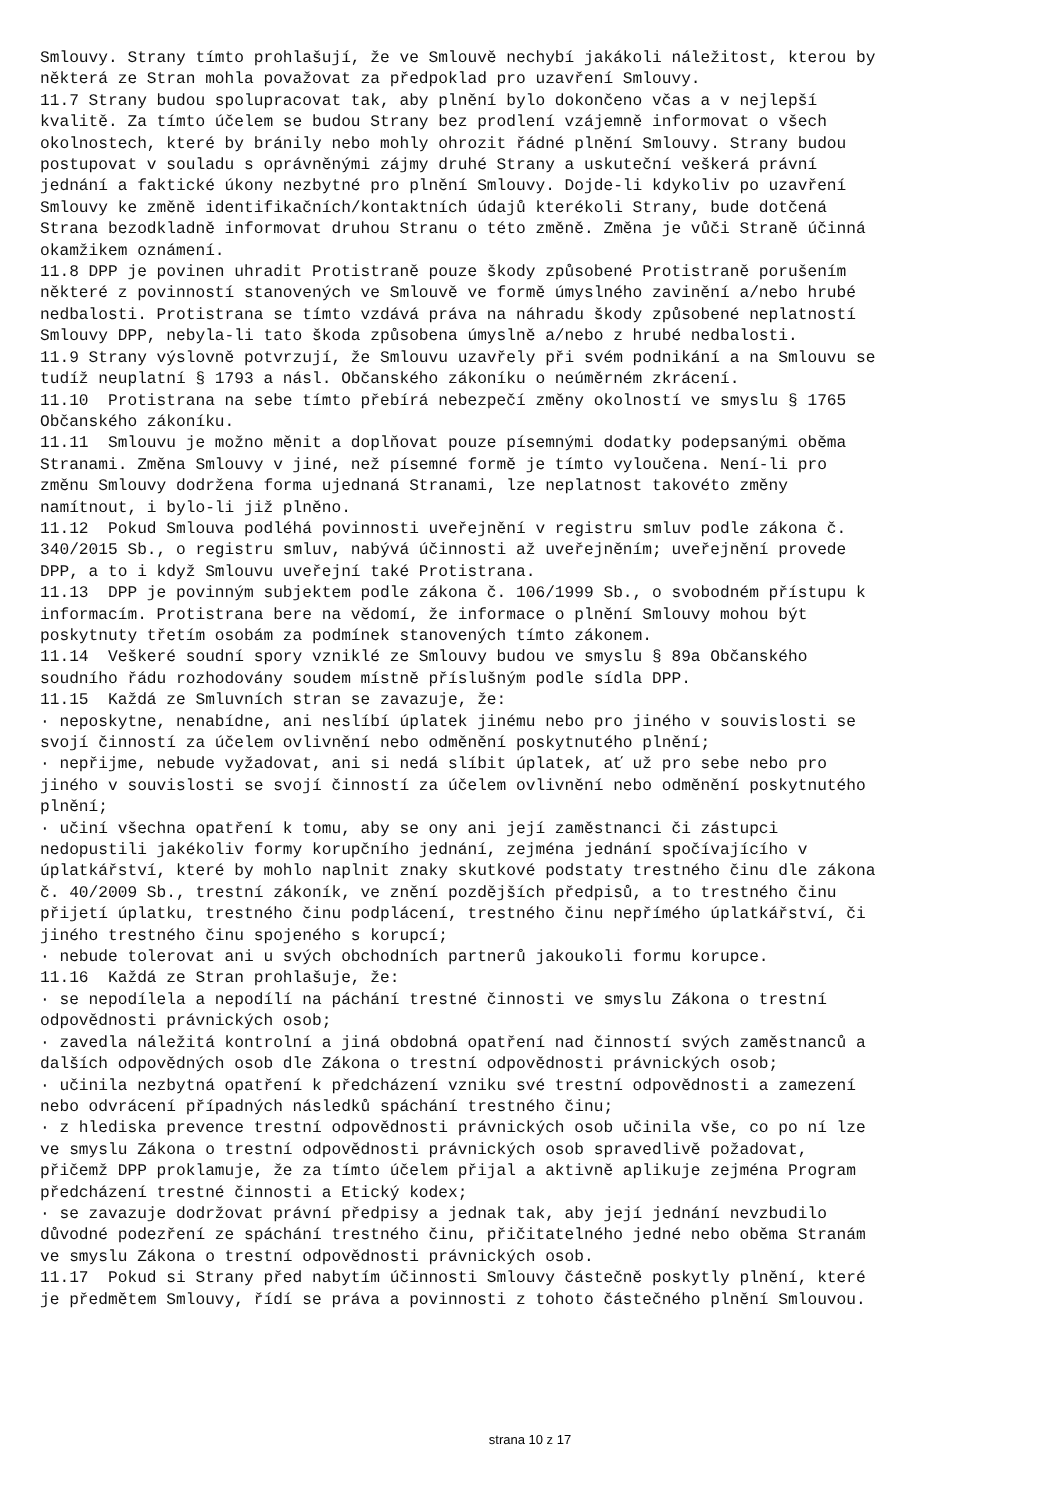Smlouvy. Strany tímto prohlašují, že ve Smlouvě nechybí jakákoli náležitost, kterou by některá ze Stran mohla považovat za předpoklad pro uzavření Smlouvy. 11.7 Strany budou spolupracovat tak, aby plnění bylo dokončeno včas a v nejlepší kvalitě. Za tímto účelem se budou Strany bez prodlení vzájemně informovat o všech okolnostech, které by bránily nebo mohly ohrozit řádné plnění Smlouvy. Strany budou postupovat v souladu s oprávněnými zájmy druhé Strany a uskuteční veškerá právní jednání a faktické úkony nezbytné pro plnění Smlouvy. Dojde-li kdykoliv po uzavření Smlouvy ke změně identifikačních/kontaktních údajů kterékoli Strany, bude dotčená Strana bezodkladně informovat druhou Stranu o této změně. Změna je vůči Straně účinná okamžikem oznámení. 11.8 DPP je povinen uhradit Protistraně pouze škody způsobené Protistraně porušením některé z povinností stanovených ve Smlouvě ve formě úmyslného zavinění a/nebo hrubé nedbalosti. Protistrana se tímto vzdává práva na náhradu škody způsobené neplatností Smlouvy DPP, nebyla-li tato škoda způsobena úmyslně a/nebo z hrubé nedbalosti. 11.9 Strany výslovně potvrzují, že Smlouvu uzavřely při svém podnikání a na Smlouvu se tudíž neuplatní § 1793 a násl. Občanského zákoníku o neúměrném zkrácení. 11.10 Protistrana na sebe tímto přebírá nebezpečí změny okolností ve smyslu § 1765 Občanského zákoníku. 11.11 Smlouvu je možno měnit a doplňovat pouze písemnými dodatky podepsanými oběma Stranami. Změna Smlouvy v jiné, než písemné formě je tímto vyloučena. Není-li pro změnu Smlouvy dodržena forma ujednaná Stranami, lze neplatnost takovéto změny namítnout, i bylo-li již plněno. 11.12 Pokud Smlouva podléhá povinnosti uveřejnění v registru smluv podle zákona č. 340/2015 Sb., o registru smluv, nabývá účinnosti až uveřejněním; uveřejnění provede DPP, a to i když Smlouvu uveřejní také Protistrana. 11.13 DPP je povinným subjektem podle zákona č. 106/1999 Sb., o svobodném přístupu k informacím. Protistrana bere na vědomí, že informace o plnění Smlouvy mohou být poskytnuty třetím osobám za podmínek stanovených tímto zákonem. 11.14 Veškeré soudní spory vzniklé ze Smlouvy budou ve smyslu § 89a Občanského soudního řádu rozhodovány soudem místně příslušným podle sídla DPP. 11.15 Každá ze Smluvních stran se zavazuje, že: · neposkytne, nenabídne, ani neslíbí úplatek jinému nebo pro jiného v souvislosti se svojí činností za účelem ovlivnění nebo odměnění poskytnutého plnění; · nepřijme, nebude vyžadovat, ani si nedá slíbit úplatek, ať už pro sebe nebo pro jiného v souvislosti se svojí činností za účelem ovlivnění nebo odměnění poskytnutého plnění; · učiní všechna opatření k tomu, aby se ony ani její zaměstnanci či zástupci nedopustili jakékoliv formy korupčního jednání, zejména jednání spočívajícího v úplatkářství, které by mohlo naplnit znaky skutkové podstaty trestného činu dle zákona č. 40/2009 Sb., trestní zákoník, ve znění pozdějších předpisů, a to trestného činu přijetí úplatku, trestného činu podplácení, trestného činu nepřímého úplatkářství, či jiného trestného činu spojeného s korupcí; · nebude tolerovat ani u svých obchodních partnerů jakoukoli formu korupce. 11.16 Každá ze Stran prohlašuje, že: · se nepodílela a nepodílí na páchání trestné činnosti ve smyslu Zákona o trestní odpovědnosti právnických osob; · zavedla náležitá kontrolní a jiná obdobná opatření nad činností svých zaměstnanců a dalších odpovědných osob dle Zákona o trestní odpovědnosti právnických osob; · učinila nezbytná opatření k předcházení vzniku své trestní odpovědnosti a zamezení nebo odvrácení případných následků spáchání trestného činu; · z hlediska prevence trestní odpovědnosti právnických osob učinila vše, co po ní lze ve smyslu Zákona o trestní odpovědnosti právnických osob spravedlivě požadovat, přičemž DPP proklamuje, že za tímto účelem přijal a aktivně aplikuje zejména Program předcházení trestné činnosti a Etický kodex; · se zavazuje dodržovat právní předpisy a jednak tak, aby její jednání nevzbudilo důvodné podezření ze spáchání trestného činu, přičitatelného jedné nebo oběma Stranám ve smyslu Zákona o trestní odpovědnosti právnických osob. 11.17 Pokud si Strany před nabytím účinnosti Smlouvy částečně poskytly plnění, které je předmětem Smlouvy, řídí se práva a povinnosti z tohoto částečného plnění Smlouvou.
strana 10 z 17